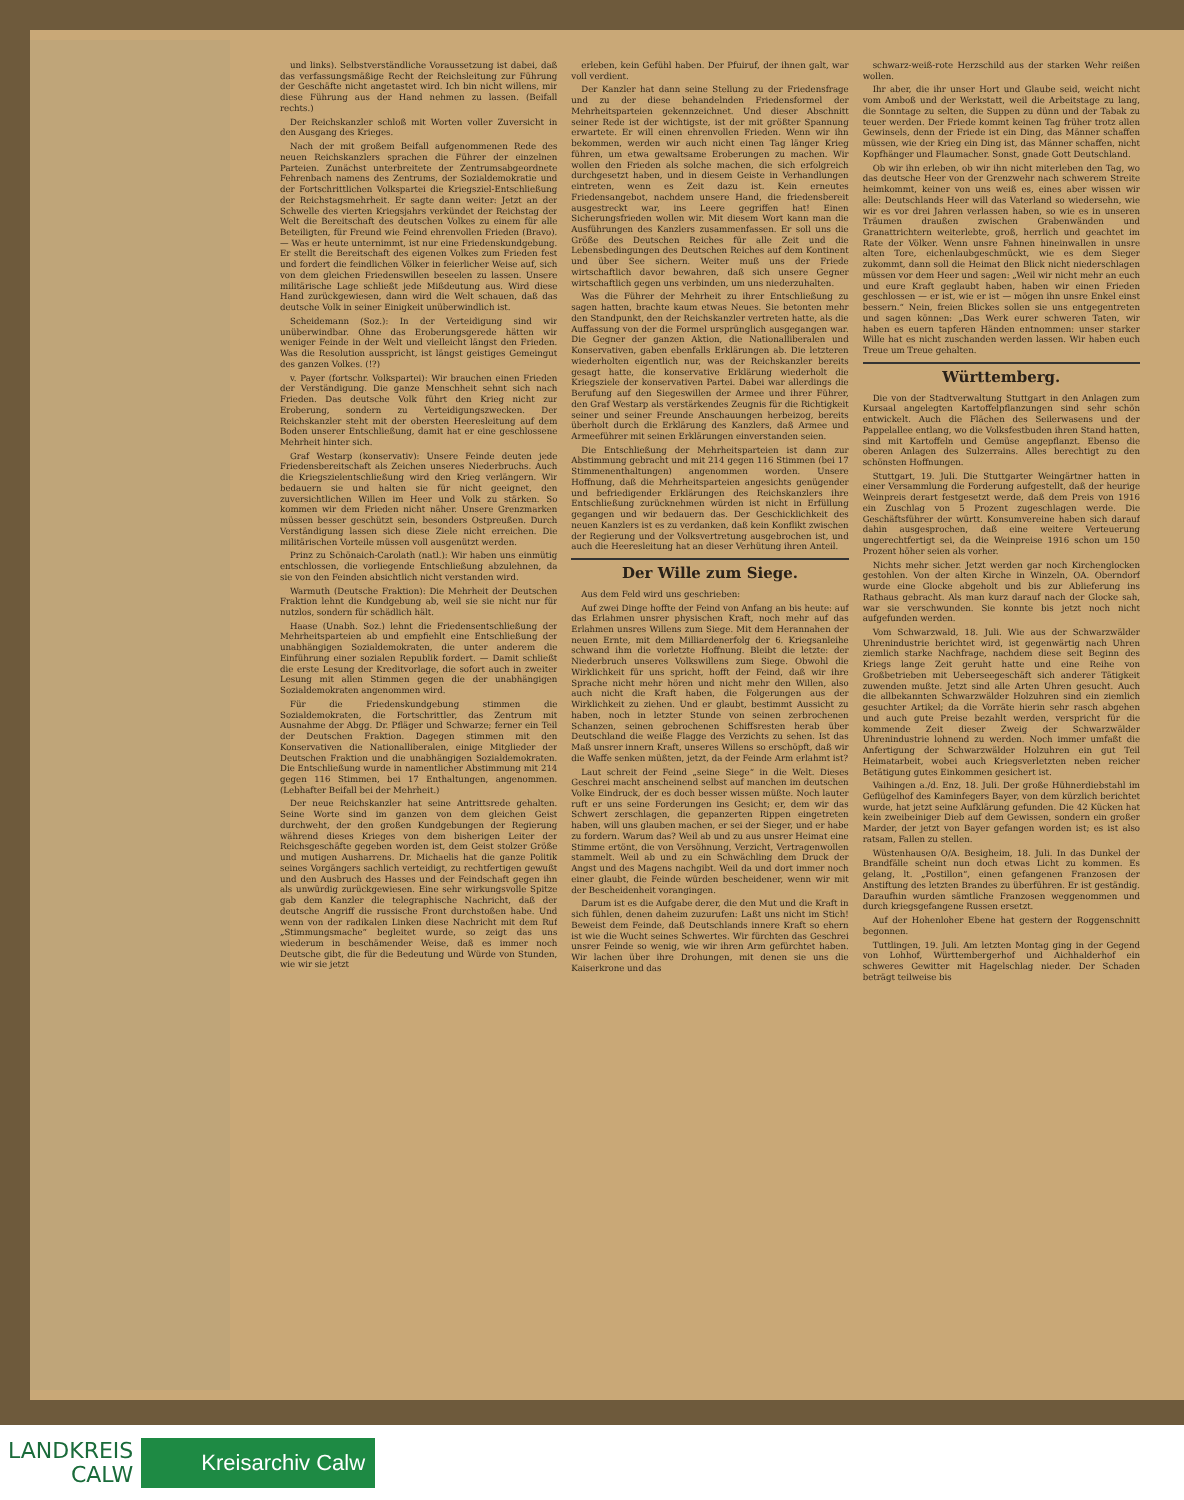und links). Selbstverständliche Voraussetzung ist dabei, daß das verfassungsmäßige Recht der Reichsleitung zur Führung der Geschäfte nicht angetastet wird. Ich bin nicht willens, mir diese Führung aus der Hand nehmen zu lassen. (Beifall rechts.)
Der Reichskanzler schloß mit Worten voller Zuversicht in den Ausgang des Krieges.
Nach der mit großem Beifall aufgenommenen Rede des neuen Reichskanzlers sprachen die Führer der einzelnen Parteien. Zunächst unterbreitete der Zentrumsabgeordnete Fehrenbach namens des Zentrums, der Sozialdemokratie und der Fortschrittlichen Volkspartei die Kriegsziel-Entschließung der Reichstagsmehrheit. Er sagte dann weiter: Jetzt an der Schwelle des vierten Kriegsjahrs verkündet der Reichstag der Welt die Bereitschaft des deutschen Volkes zu einem für alle Beteiligten, für Freund wie Feind ehrenvollen Frieden (Bravo). — Was er heute unternimmt, ist nur eine Friedenskundgebung. Er stellt die Bereitschaft des eigenen Volkes zum Frieden fest und fordert die feindlichen Völker in feierlicher Weise auf, sich von dem gleichen Friedenswillen beseelen zu lassen. Unsere militärische Lage schließt jede Mißdeutung aus. Wird diese Hand zurückgewiesen, dann wird die Welt schauen, daß das deutsche Volk in seiner Einigkeit unüberwindlich ist.
Scheidemann (Soz.): In der Verteidigung sind wir unüberwindbar. Ohne das Eroberungsgerede hätten wir weniger Feinde in der Welt und vielleicht längst den Frieden. Was die Resolution ausspricht, ist längst geistiges Gemeingut des ganzen Volkes. (!?)
v. Payer (fortschr. Volkspartei): Wir brauchen einen Frieden der Verständigung. Die ganze Menschheit sehnt sich nach Frieden. Das deutsche Volk führt den Krieg nicht zur Eroberung, sondern zu Verteidigungszwecken. Der Reichskanzler steht mit der obersten Heeresleitung auf dem Boden unserer Entschließung, damit hat er eine geschlossene Mehrheit hinter sich.
Graf Westarp (konservativ): Unsere Feinde deuten jede Friedensbereitschaft als Zeichen unseres Niederbruchs. Auch die Kriegszielentschließung wird den Krieg verlängern. Wir bedauern sie und halten sie für nicht geeignet, den zuversichtlichen Willen im Heer und Volk zu stärken. So kommen wir dem Frieden nicht näher. Unsere Grenzmarken müssen besser geschützt sein, besonders Ostpreußen. Durch Verständigung lassen sich diese Ziele nicht erreichen. Die militärischen Vorteile müssen voll ausgenützt werden.
Prinz zu Schönaich-Carolath (natl.): Wir haben uns einmütig entschlossen, die vorliegende Entschließung abzulehnen, da sie von den Feinden absichtlich nicht verstanden wird.
Warmuth (Deutsche Fraktion): Die Mehrheit der Deutschen Fraktion lehnt die Kundgebung ab, weil sie sie nicht nur für nutzlos, sondern für schädlich hält.
Haase (Unabh. Soz.) lehnt die Friedensentschließung der Mehrheitsparteien ab und empfiehlt eine Entschließung der unabhängigen Sozialdemokraten, die unter anderem die Einführung einer sozialen Republik fordert. — Damit schließt die erste Lesung der Kreditvorlage, die sofort auch in zweiter Lesung mit allen Stimmen gegen die der unabhängigen Sozialdemokraten angenommen wird.
Für die Friedenskundgebung stimmen die Sozialdemokraten, die Fortschrittler, das Zentrum mit Ausnahme der Abgg. Dr. Pfläger und Schwarze; ferner ein Teil der Deutschen Fraktion. Dagegen stimmen mit den Konservativen die Nationalliberalen, einige Mitglieder der Deutschen Fraktion und die unabhängigen Sozialdemokraten. Die Entschließung wurde in namentlicher Abstimmung mit 214 gegen 116 Stimmen, bei 17 Enthaltungen, angenommen. (Lebhafter Beifall bei der Mehrheit.)
Der neue Reichskanzler hat seine Antrittsrede gehalten. Seine Worte sind im ganzen von dem gleichen Geist durchweht, der den großen Kundgebungen der Regierung während dieses Krieges von dem bisherigen Leiter der Reichsgeschäfte gegeben worden ist, dem Geist stolzer Größe und mutigen Ausharrens. Dr. Michaelis hat die ganze Politik seines Vorgängers sachlich verteidigt, zu rechtfertigen gewußt und den Ausbruch des Hasses und der Feindschaft gegen ihn als unwürdig zurückgewiesen. Eine sehr wirkungsvolle Spitze gab dem Kanzler die telegraphische Nachricht, daß der deutsche Angriff die russische Front durchstoßen habe. Und wenn von der radikalen Linken diese Nachricht mit dem Ruf „Stimmungsmache“ begleitet wurde, so zeigt das uns wiederum in beschämender Weise, daß es immer noch Deutsche gibt, die für die Bedeutung und Würde von Stunden, wie wir sie jetzt
erleben, kein Gefühl haben. Der Pfuiruf, der ihnen galt, war voll verdient.
Der Kanzler hat dann seine Stellung zu der Friedensfrage und zu der diese behandelnden Friedensformel der Mehrheitsparteien gekennzeichnet. Und dieser Abschnitt seiner Rede ist der wichtigste, ist der mit größter Spannung erwartete. Er will einen ehrenvollen Frieden. Wenn wir ihn bekommen, werden wir auch nicht einen Tag länger Krieg führen, um etwa gewaltsame Eroberungen zu machen. Wir wollen den Frieden als solche machen, die sich erfolgreich durchgesetzt haben, und in diesem Geiste in Verhandlungen eintreten, wenn es Zeit dazu ist. Kein erneutes Friedensangebot, nachdem unsere Hand, die friedensbereit ausgestreckt war, ins Leere gegriffen hat! Einen Sicherungsfrieden wollen wir. Mit diesem Wort kann man die Ausführungen des Kanzlers zusammenfassen. Er soll uns die Größe des Deutschen Reiches für alle Zeit und die Lebensbedingungen des Deutschen Reiches auf dem Kontinent und über See sichern. Weiter muß uns der Friede wirtschaftlich davor bewahren, daß sich unsere Gegner wirtschaftlich gegen uns verbinden, um uns niederzuhalten.
Was die Führer der Mehrheit zu ihrer Entschließung zu sagen hatten, brachte kaum etwas Neues. Sie betonten mehr den Standpunkt, den der Reichskanzler vertreten hatte, als die Auffassung von der die Formel ursprünglich ausgegangen war. Die Gegner der ganzen Aktion, die Nationalliberalen und Konservativen, gaben ebenfalls Erklärungen ab. Die letzteren wiederholten eigentlich nur, was der Reichskanzler bereits gesagt hatte, die konservative Erklärung wiederholt die Kriegsziele der konservativen Partei. Dabei war allerdings die Berufung auf den Siegeswillen der Armee und ihrer Führer, den Graf Westarp als verstärkendes Zeugnis für die Richtigkeit seiner und seiner Freunde Anschauungen herbeizog, bereits überholt durch die Erklärung des Kanzlers, daß Armee und Armeeführer mit seinen Erklärungen einverstanden seien.
Die Entschließung der Mehrheitsparteien ist dann zur Abstimmung gebracht und mit 214 gegen 116 Stimmen (bei 17 Stimmenenthaltungen) angenommen worden. Unsere Hoffnung, daß die Mehrheitsparteien angesichts genügender und befriedigender Erklärungen des Reichskanzlers ihre Entschließung zurücknehmen würden ist nicht in Erfüllung gegangen und wir bedauern das. Der Geschicklichkeit des neuen Kanzlers ist es zu verdanken, daß kein Konflikt zwischen der Regierung und der Volksvertretung ausgebrochen ist, und auch die Heeresleitung hat an dieser Verhütung ihren Anteil.
Der Wille zum Siege.
Aus dem Feld wird uns geschrieben:
Auf zwei Dinge hoffte der Feind von Anfang an bis heute: auf das Erlahmen unsrer physischen Kraft, noch mehr auf das Erlahmen unsres Willens zum Siege. Mit dem Herannahen der neuen Ernte, mit dem Milliardenerfolg der 6. Kriegsanleihe schwand ihm die vorletzte Hoffnung. Bleibt die letzte: der Niederbruch unseres Volkswillens zum Siege. Obwohl die Wirklichkeit für uns spricht, hofft der Feind, daß wir ihre Sprache nicht mehr hören und nicht mehr den Willen, also auch nicht die Kraft haben, die Folgerungen aus der Wirklichkeit zu ziehen. Und er glaubt, bestimmt Aussicht zu haben, noch in letzter Stunde von seinen zerbrochenen Schanzen, seinen gebrochenen Schiffsresten herab über Deutschland die weiße Flagge des Verzichts zu sehen. Ist das Maß unsrer innern Kraft, unseres Willens so erschöpft, daß wir die Waffe senken müßten, jetzt, da der Feinde Arm erlahmt ist?
Laut schreit der Feind „seine Siege“ in die Welt. Dieses Geschrei macht anscheinend selbst auf manchen im deutschen Volke Eindruck, der es doch besser wissen müßte. Noch lauter ruft er uns seine Forderungen ins Gesicht; er, dem wir das Schwert zerschlagen, die gepanzerten Rippen eingetreten haben, will uns glauben machen, er sei der Sieger, und er habe zu fordern. Warum das? Weil ab und zu aus unsrer Heimat eine Stimme ertönt, die von Versöhnung, Verzicht, Vertragenwollen stammelt. Weil ab und zu ein Schwächling dem Druck der Angst und des Magens nachgibt. Weil da und dort immer noch einer glaubt, die Feinde würden bescheidener, wenn wir mit der Bescheidenheit vorangingen.
Darum ist es die Aufgabe derer, die den Mut und die Kraft in sich fühlen, denen daheim zuzurufen: Laßt uns nicht im Stich! Beweist dem Feinde, daß Deutschlands innere Kraft so ehern ist wie die Wucht seines Schwertes. Wir fürchten das Geschrei unsrer Feinde so wenig, wie wir ihren Arm gefürchtet haben. Wir lachen über ihre Drohungen, mit denen sie uns die Kaiserkrone und das
schwarz-weiß-rote Herzschild aus der starken Wehr reißen wollen.
Ihr aber, die ihr unser Hort und Glaube seid, weicht nicht vom Amboß und der Werkstatt, weil die Arbeitstage zu lang, die Sonntage zu selten, die Suppen zu dünn und der Tabak zu teuer werden. Der Friede kommt keinen Tag früher trotz allen Gewinsels, denn der Friede ist ein Ding, das Männer schaffen müssen, wie der Krieg ein Ding ist, das Männer schaffen, nicht Kopfhänger und Flaumacher. Sonst, gnade Gott Deutschland.
Ob wir ihn erleben, ob wir ihn nicht miterleben den Tag, wo das deutsche Heer von der Grenzwehr nach schwerem Streite heimkommt, keiner von uns weiß es, eines aber wissen wir alle: Deutschlands Heer will das Vaterland so wiedersehn, wie wir es vor drei Jahren verlassen haben, so wie es in unseren Träumen draußen zwischen Grabenwänden und Granattrichtern weiterlebte, groß, herrlich und geachtet im Rate der Völker. Wenn unsre Fahnen hineinwallen in unsre alten Tore, eichenlaubgeschmückt, wie es dem Sieger zukommt, dann soll die Heimat den Blick nicht niederschlagen müssen vor dem Heer und sagen: „Weil wir nicht mehr an euch und eure Kraft geglaubt haben, haben wir einen Frieden geschlossen — er ist, wie er ist — mögen ihn unsre Enkel einst bessern.“ Nein, freien Blickes sollen sie uns entgegentreten und sagen können: „Das Werk eurer schweren Taten, wir haben es euern tapferen Händen entnommen: unser starker Wille hat es nicht zuschanden werden lassen. Wir haben euch Treue um Treue gehalten.
Württemberg.
Die von der Stadtverwaltung Stuttgart in den Anlagen zum Kursaal angelegten Kartoffelpflanzungen sind sehr schön entwickelt. Auch die Flächen des Seilerwasens und der Pappelallee entlang, wo die Volksfestbuden ihren Stand hatten, sind mit Kartoffeln und Gemüse angepflanzt. Ebenso die oberen Anlagen des Sulzerrains. Alles berechtigt zu den schönsten Hoffnungen.
Stuttgart, 19. Juli. Die Stuttgarter Weingärtner hatten in einer Versammlung die Forderung aufgestellt, daß der heurige Weinpreis derart festgesetzt werde, daß dem Preis von 1916 ein Zuschlag von 5 Prozent zugeschlagen werde. Die Geschäftsführer der württ. Konsumvereine haben sich darauf dahin ausgesprochen, daß eine weitere Verteuerung ungerechtfertigt sei, da die Weinpreise 1916 schon um 150 Prozent höher seien als vorher.
Nichts mehr sicher. Jetzt werden gar noch Kirchenglocken gestohlen. Von der alten Kirche in Winzeln, OA. Oberndorf wurde eine Glocke abgeholt und bis zur Ablieferung ins Rathaus gebracht. Als man kurz darauf nach der Glocke sah, war sie verschwunden. Sie konnte bis jetzt noch nicht aufgefunden werden.
Vom Schwarzwald, 18. Juli. Wie aus der Schwarzwälder Uhrenindustrie berichtet wird, ist gegenwärtig nach Uhren ziemlich starke Nachfrage, nachdem diese seit Beginn des Kriegs lange Zeit geruht hatte und eine Reihe von Großbetrieben mit Ueberseegeschäft sich anderer Tätigkeit zuwenden mußte. Jetzt sind alle Arten Uhren gesucht. Auch die allbekannten Schwarzwälder Holzuhren sind ein ziemlich gesuchter Artikel; da die Vorräte hierin sehr rasch abgehen und auch gute Preise bezahlt werden, verspricht für die kommende Zeit dieser Zweig der Schwarzwälder Uhrenindustrie lohnend zu werden. Noch immer umfaßt die Anfertigung der Schwarzwälder Holzuhren ein gut Teil Heimatarbeit, wobei auch Kriegsverletzten neben reicher Betätigung gutes Einkommen gesichert ist.
Vaihingen a./d. Enz, 18. Juli. Der große Hühnerdiebstahl im Geflügelhof des Kaminfegers Bayer, von dem kürzlich berichtet wurde, hat jetzt seine Aufklärung gefunden. Die 42 Kücken hat kein zweibeiniger Dieb auf dem Gewissen, sondern ein großer Marder, der jetzt von Bayer gefangen worden ist; es ist also ratsam, Fallen zu stellen.
Wüstenhausen O/A. Besigheim, 18. Juli. In das Dunkel der Brandfälle scheint nun doch etwas Licht zu kommen. Es gelang, lt. „Postillon“, einen gefangenen Franzosen der Anstiftung des letzten Brandes zu überführen. Er ist geständig. Daraufhin wurden sämtliche Franzosen weggenommen und durch kriegsgefangene Russen ersetzt.
Auf der Hohenloher Ebene hat gestern der Roggenschnitt begonnen.
Tuttlingen, 19. Juli. Am letzten Montag ging in der Gegend von Lohhof, Württembergerhof und Aichhalderhof ein schweres Gewitter mit Hagelschlag nieder. Der Schaden beträgt teilweise bis
LANDKREIS
CALW
Kreisarchiv Calw